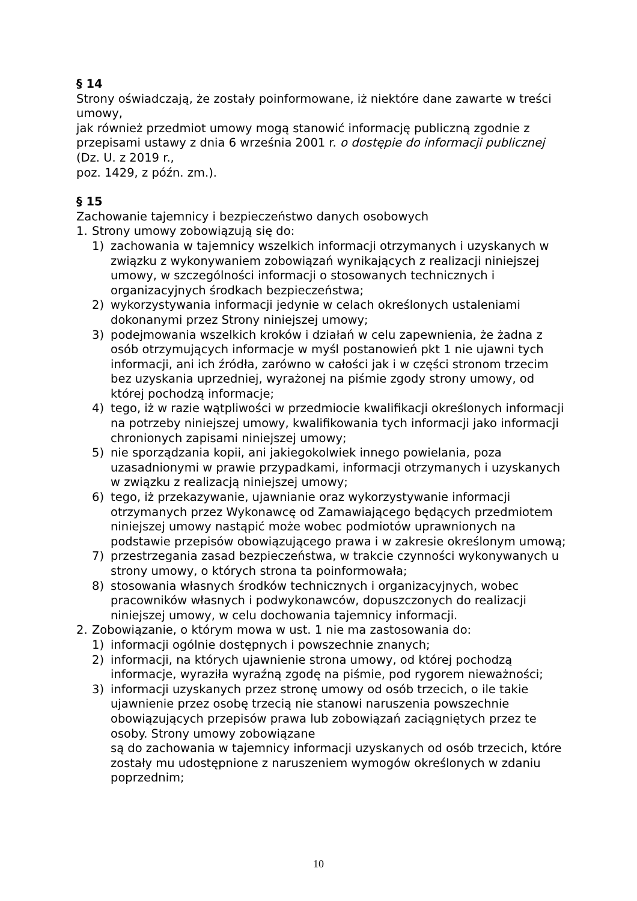§ 14
Strony oświadczają, że zostały poinformowane, iż niektóre dane zawarte w treści umowy,
jak również przedmiot umowy mogą stanowić informację publiczną zgodnie z przepisami ustawy z dnia 6 września 2001 r. o dostępie do informacji publicznej (Dz. U. z 2019 r.,
poz. 1429, z późn. zm.).
§ 15
Zachowanie tajemnicy i bezpieczeństwo danych osobowych
1. Strony umowy zobowiązują się do:
1) zachowania w tajemnicy wszelkich informacji otrzymanych i uzyskanych w związku z wykonywaniem zobowiązań wynikających z realizacji niniejszej umowy, w szczególności informacji o stosowanych technicznych i organizacyjnych środkach bezpieczeństwa;
2) wykorzystywania informacji jedynie w celach określonych ustaleniami dokonanymi przez Strony niniejszej umowy;
3) podejmowania wszelkich kroków i działań w celu zapewnienia, że żadna z osób otrzymujących informacje w myśl postanowień pkt 1 nie ujawni tych informacji, ani ich źródła, zarówno w całości jak i w części stronom trzecim bez uzyskania uprzedniej, wyrażonej na piśmie zgody strony umowy, od której pochodzą informacje;
4) tego, iż w razie wątpliwości w przedmiocie kwalifikacji określonych informacji na potrzeby niniejszej umowy, kwalifikowania tych informacji jako informacji chronionych zapisami niniejszej umowy;
5) nie sporządzania kopii, ani jakiegokolwiek innego powielania, poza uzasadnionymi w prawie przypadkami, informacji otrzymanych i uzyskanych w związku z realizacją niniejszej umowy;
6) tego, iż przekazywanie, ujawnianie oraz wykorzystywanie informacji otrzymanych przez Wykonawcę od Zamawiającego będących przedmiotem niniejszej umowy nastąpić może wobec podmiotów uprawnionych na podstawie przepisów obowiązującego prawa i w zakresie określonym umową;
7) przestrzegania zasad bezpieczeństwa, w trakcie czynności wykonywanych u strony umowy, o których strona ta poinformowała;
8) stosowania własnych środków technicznych i organizacyjnych, wobec pracowników własnych i podwykonawców, dopuszczonych do realizacji niniejszej umowy, w celu dochowania tajemnicy informacji.
2. Zobowiązanie, o którym mowa w ust. 1 nie ma zastosowania do:
1) informacji ogólnie dostępnych i powszechnie znanych;
2) informacji, na których ujawnienie strona umowy, od której pochodzą informacje, wyraziła wyraźną zgodę na piśmie, pod rygorem nieważności;
3) informacji uzyskanych przez stronę umowy od osób trzecich, o ile takie ujawnienie przez osobę trzecią nie stanowi naruszenia powszechnie obowiązujących przepisów prawa lub zobowiązań zaciągniętych przez te osoby. Strony umowy zobowiązane
są do zachowania w tajemnicy informacji uzyskanych od osób trzecich, które zostały mu udostępnione z naruszeniem wymogów określonych w zdaniu poprzednim;
10